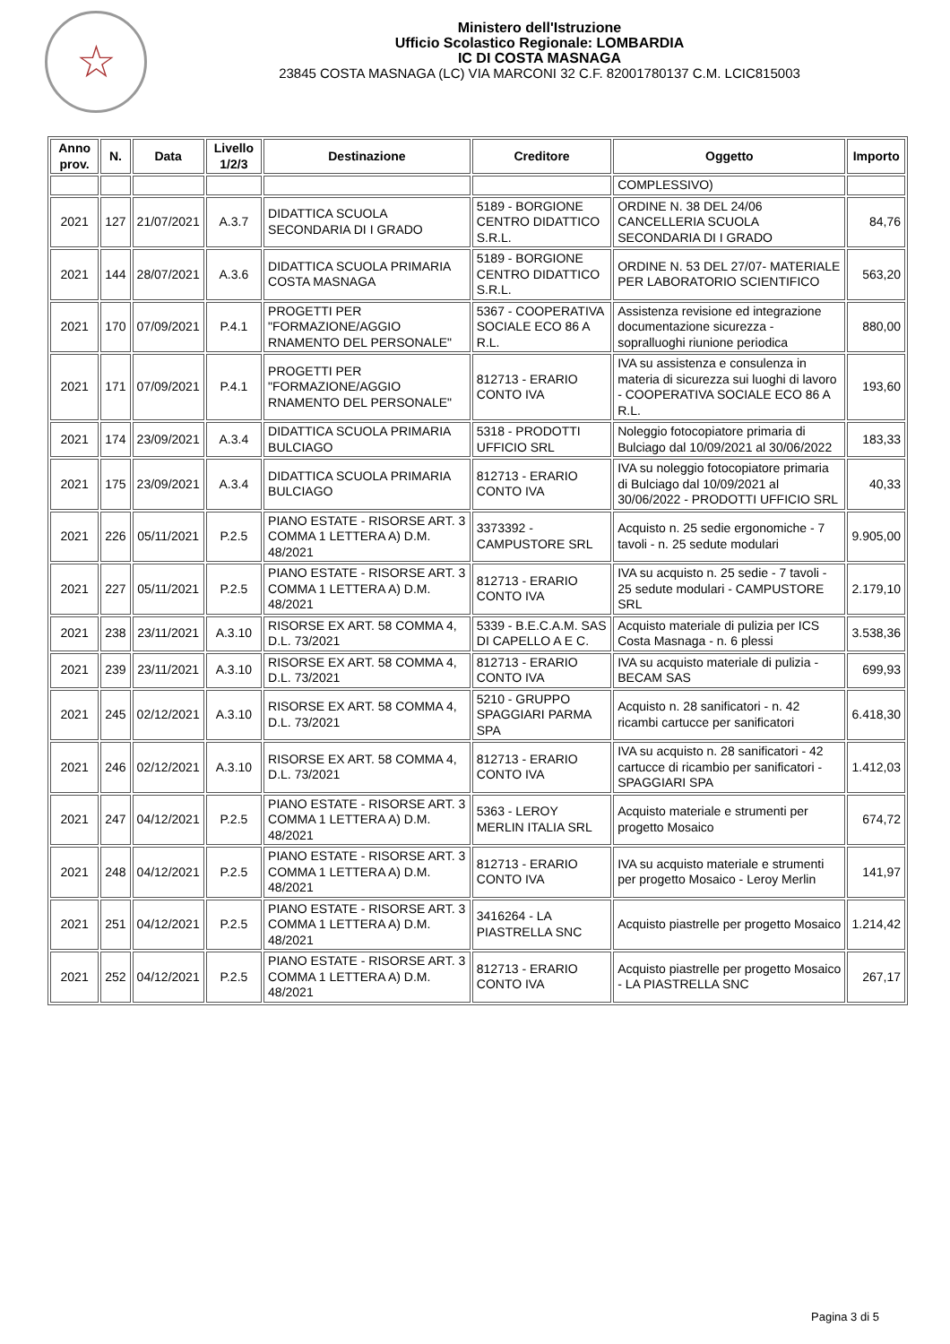☆
Ministero dell'Istruzione
Ufficio Scolastico Regionale: LOMBARDIA
IC DI COSTA MASNAGA
23845 COSTA MASNAGA (LC) VIA MARCONI 32 C.F. 82001780137 C.M. LCIC815003
| Anno prov. | N. | Data | Livello 1/2/3 | Destinazione | Creditore | Oggetto | Importo |
| --- | --- | --- | --- | --- | --- | --- | --- |
| | | | | | | COMPLESSIVO) | |
| 2021 | 127 | 21/07/2021 | A.3.7 | DIDATTICA SCUOLA SECONDARIA DI I GRADO | 5189 - BORGIONE CENTRO DIDATTICO S.R.L. | ORDINE N. 38 DEL 24/06 CANCELLERIA SCUOLA SECONDARIA DI I GRADO | 84,76 |
| 2021 | 144 | 28/07/2021 | A.3.6 | DIDATTICA SCUOLA PRIMARIA COSTA MASNAGA | 5189 - BORGIONE CENTRO DIDATTICO S.R.L. | ORDINE N. 53 DEL 27/07- MATERIALE PER LABORATORIO SCIENTIFICO | 563,20 |
| 2021 | 170 | 07/09/2021 | P.4.1 | PROGETTI PER "FORMAZIONE/AGGIO RNAMENTO DEL PERSONALE" | 5367 - COOPERATIVA SOCIALE ECO 86 A R.L. | Assistenza revisione ed integrazione documentazione sicurezza - sopralluoghi riunione periodica | 880,00 |
| 2021 | 171 | 07/09/2021 | P.4.1 | PROGETTI PER "FORMAZIONE/AGGIO RNAMENTO DEL PERSONALE" | 812713 - ERARIO CONTO IVA | IVA su assistenza e consulenza in materia di sicurezza sui luoghi di lavoro - COOPERATIVA SOCIALE ECO 86 A R.L. | 193,60 |
| 2021 | 174 | 23/09/2021 | A.3.4 | DIDATTICA SCUOLA PRIMARIA BULCIAGO | 5318 - PRODOTTI UFFICIO SRL | Noleggio fotocopiatore primaria di Bulciago dal 10/09/2021 al 30/06/2022 | 183,33 |
| 2021 | 175 | 23/09/2021 | A.3.4 | DIDATTICA SCUOLA PRIMARIA BULCIAGO | 812713 - ERARIO CONTO IVA | IVA su noleggio fotocopiatore primaria di Bulciago dal 10/09/2021 al 30/06/2022 - PRODOTTI UFFICIO SRL | 40,33 |
| 2021 | 226 | 05/11/2021 | P.2.5 | PIANO ESTATE - RISORSE ART. 3 COMMA 1 LETTERA A) D.M. 48/2021 | 3373392 - CAMPUSTORE SRL | Acquisto n. 25 sedie ergonomiche - 7 tavoli - n. 25 sedute modulari | 9.905,00 |
| 2021 | 227 | 05/11/2021 | P.2.5 | PIANO ESTATE - RISORSE ART. 3 COMMA 1 LETTERA A) D.M. 48/2021 | 812713 - ERARIO CONTO IVA | IVA su acquisto n. 25 sedie - 7 tavoli - 25 sedute modulari - CAMPUSTORE SRL | 2.179,10 |
| 2021 | 238 | 23/11/2021 | A.3.10 | RISORSE EX ART. 58 COMMA 4, D.L. 73/2021 | 5339 - B.E.C.A.M. SAS DI CAPELLO A E C. | Acquisto materiale di pulizia per ICS Costa Masnaga - n. 6 plessi | 3.538,36 |
| 2021 | 239 | 23/11/2021 | A.3.10 | RISORSE EX ART. 58 COMMA 4, D.L. 73/2021 | 812713 - ERARIO CONTO IVA | IVA su acquisto materiale di pulizia - BECAM SAS | 699,93 |
| 2021 | 245 | 02/12/2021 | A.3.10 | RISORSE EX ART. 58 COMMA 4, D.L. 73/2021 | 5210 - GRUPPO SPAGGIARI PARMA SPA | Acquisto n. 28 sanificatori - n. 42 ricambi cartucce per sanificatori | 6.418,30 |
| 2021 | 246 | 02/12/2021 | A.3.10 | RISORSE EX ART. 58 COMMA 4, D.L. 73/2021 | 812713 - ERARIO CONTO IVA | IVA su acquisto n. 28 sanificatori - 42 cartucce di ricambio per sanificatori - SPAGGIARI SPA | 1.412,03 |
| 2021 | 247 | 04/12/2021 | P.2.5 | PIANO ESTATE - RISORSE ART. 3 COMMA 1 LETTERA A) D.M. 48/2021 | 5363 - LEROY MERLIN ITALIA SRL | Acquisto materiale e strumenti per progetto Mosaico | 674,72 |
| 2021 | 248 | 04/12/2021 | P.2.5 | PIANO ESTATE - RISORSE ART. 3 COMMA 1 LETTERA A) D.M. 48/2021 | 812713 - ERARIO CONTO IVA | IVA su acquisto materiale e strumenti per progetto Mosaico - Leroy Merlin | 141,97 |
| 2021 | 251 | 04/12/2021 | P.2.5 | PIANO ESTATE - RISORSE ART. 3 COMMA 1 LETTERA A) D.M. 48/2021 | 3416264 - LA PIASTRELLA SNC | Acquisto piastrelle per progetto Mosaico | 1.214,42 |
| 2021 | 252 | 04/12/2021 | P.2.5 | PIANO ESTATE - RISORSE ART. 3 COMMA 1 LETTERA A) D.M. 48/2021 | 812713 - ERARIO CONTO IVA | Acquisto piastrelle per progetto Mosaico - LA PIASTRELLA SNC | 267,17 |
Pagina 3 di 5